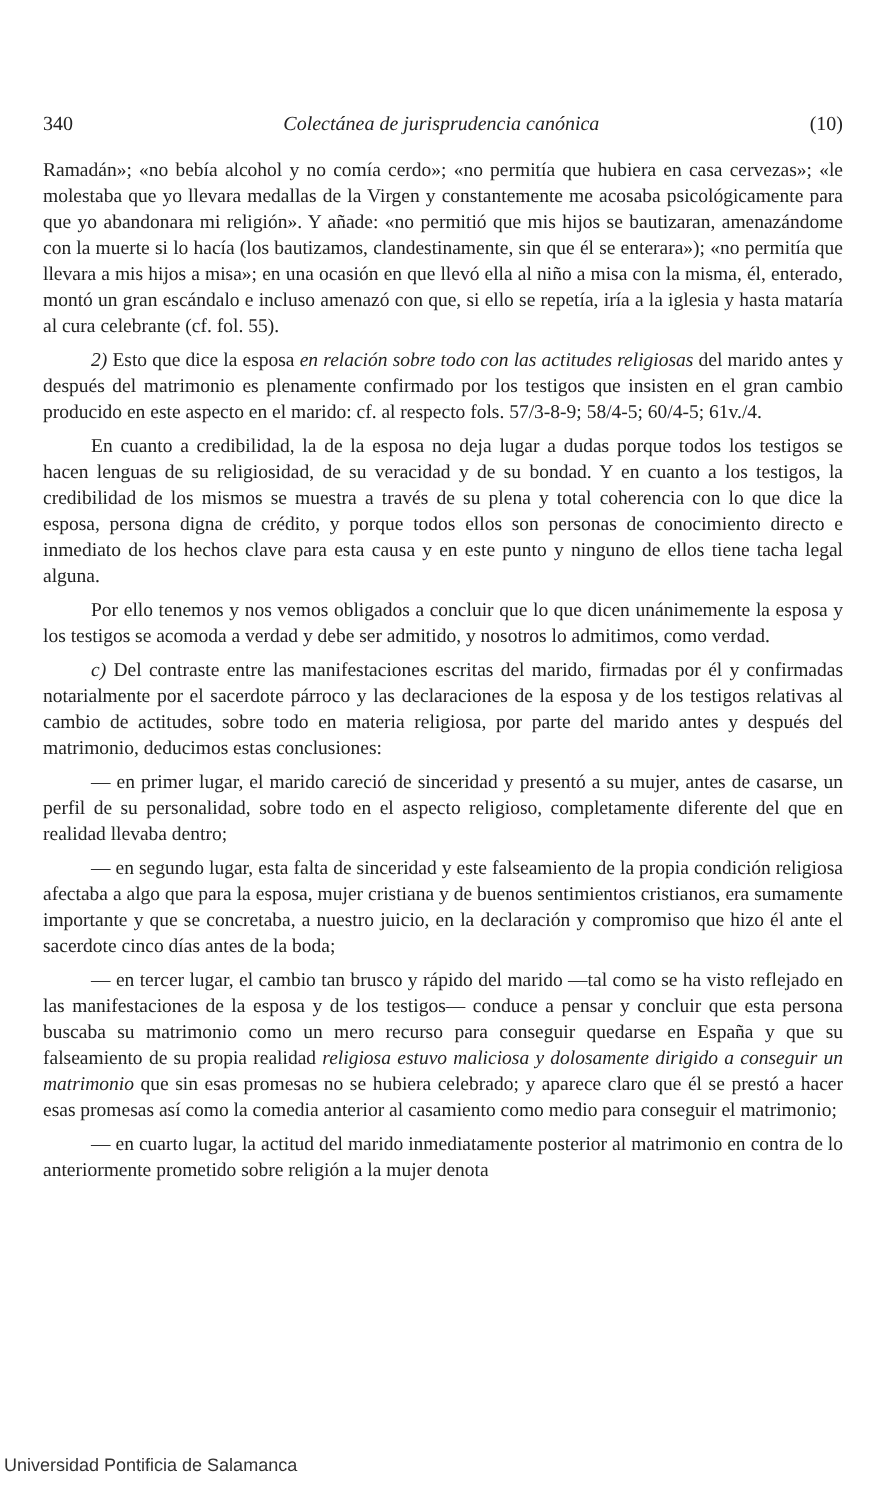340 Colectánea de jurisprudencia canónica (10)
Ramadán»; «no bebía alcohol y no comía cerdo»; «no permitía que hubiera en casa cervezas»; «le molestaba que yo llevara medallas de la Virgen y constantemente me acosaba psicológicamente para que yo abandonara mi religión». Y añade: «no permitió que mis hijos se bautizaran, amenazándome con la muerte si lo hacía (los bautizamos, clandestinamente, sin que él se enterara»); «no permitía que llevara a mis hijos a misa»; en una ocasión en que llevó ella al niño a misa con la misma, él, enterado, montó un gran escándalo e incluso amenazó con que, si ello se repetía, iría a la iglesia y hasta mataría al cura celebrante (cf. fol. 55).
2) Esto que dice la esposa en relación sobre todo con las actitudes religiosas del marido antes y después del matrimonio es plenamente confirmado por los testigos que insisten en el gran cambio producido en este aspecto en el marido: cf. al respecto fols. 57/3-8-9; 58/4-5; 60/4-5; 61v./4.
En cuanto a credibilidad, la de la esposa no deja lugar a dudas porque todos los testigos se hacen lenguas de su religiosidad, de su veracidad y de su bondad. Y en cuanto a los testigos, la credibilidad de los mismos se muestra a través de su plena y total coherencia con lo que dice la esposa, persona digna de crédito, y porque todos ellos son personas de conocimiento directo e inmediato de los hechos clave para esta causa y en este punto y ninguno de ellos tiene tacha legal alguna.
Por ello tenemos y nos vemos obligados a concluir que lo que dicen unánimemente la esposa y los testigos se acomoda a verdad y debe ser admitido, y nosotros lo admitimos, como verdad.
c) Del contraste entre las manifestaciones escritas del marido, firmadas por él y confirmadas notarialmente por el sacerdote párroco y las declaraciones de la esposa y de los testigos relativas al cambio de actitudes, sobre todo en materia religiosa, por parte del marido antes y después del matrimonio, deducimos estas conclusiones:
— en primer lugar, el marido careció de sinceridad y presentó a su mujer, antes de casarse, un perfil de su personalidad, sobre todo en el aspecto religioso, completamente diferente del que en realidad llevaba dentro;
— en segundo lugar, esta falta de sinceridad y este falseamiento de la propia condición religiosa afectaba a algo que para la esposa, mujer cristiana y de buenos sentimientos cristianos, era sumamente importante y que se concretaba, a nuestro juicio, en la declaración y compromiso que hizo él ante el sacerdote cinco días antes de la boda;
— en tercer lugar, el cambio tan brusco y rápido del marido —tal como se ha visto reflejado en las manifestaciones de la esposa y de los testigos— conduce a pensar y concluir que esta persona buscaba su matrimonio como un mero recurso para conseguir quedarse en España y que su falseamiento de su propia realidad religiosa estuvo maliciosa y dolosamente dirigido a conseguir un matrimonio que sin esas promesas no se hubiera celebrado; y aparece claro que él se prestó a hacer esas promesas así como la comedia anterior al casamiento como medio para conseguir el matrimonio;
— en cuarto lugar, la actitud del marido inmediatamente posterior al matrimonio en contra de lo anteriormente prometido sobre religión a la mujer denota
Universidad Pontificia de Salamanca